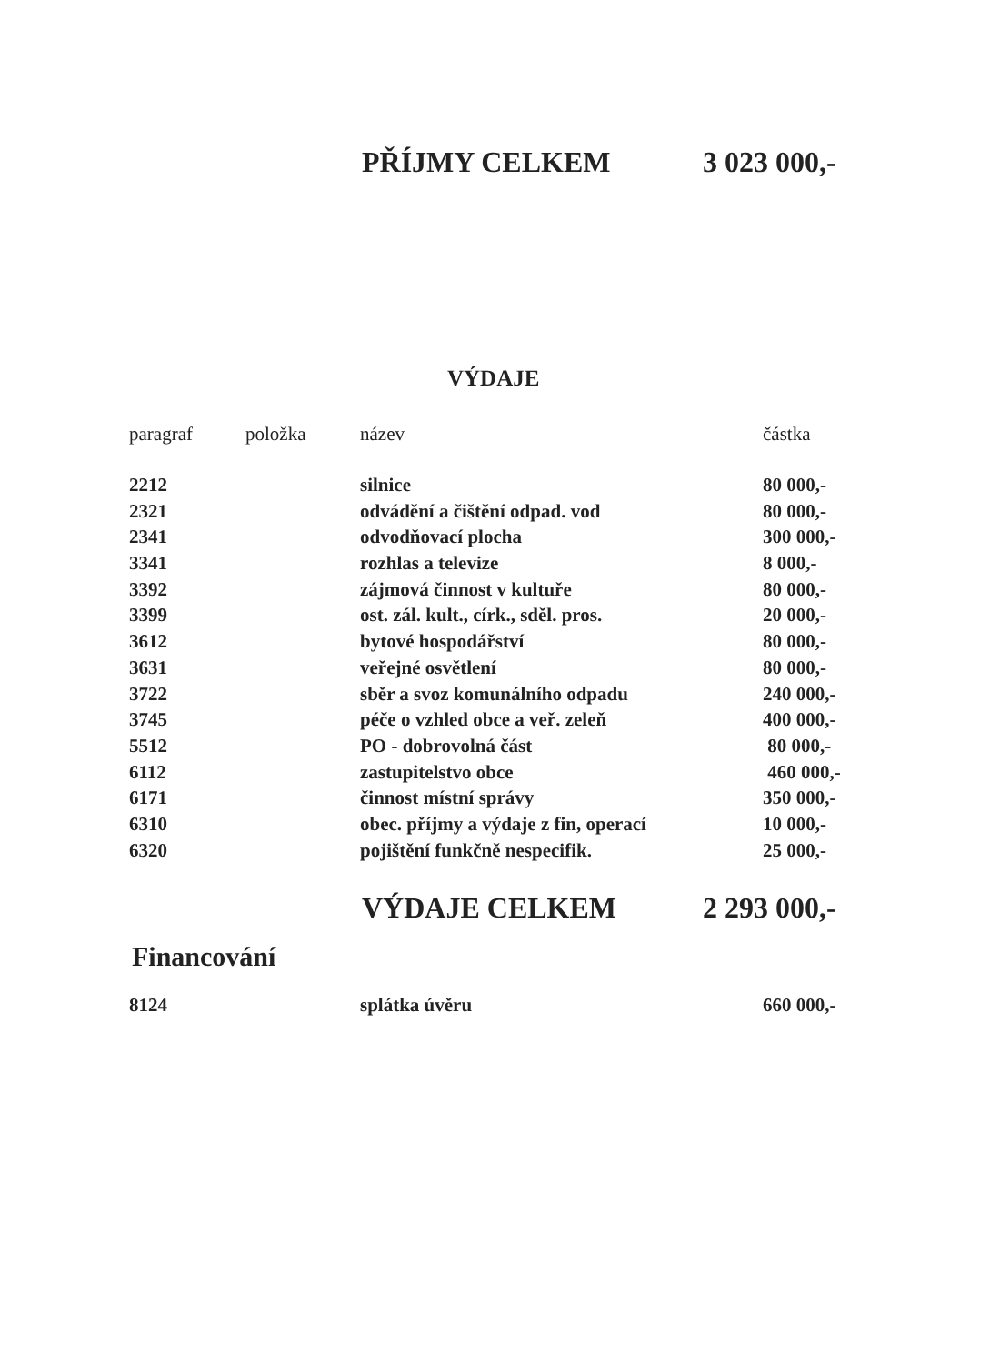PŘÍJMY CELKEM 3 023 000,-
VÝDAJE
| paragraf | položka | název | částka |
| --- | --- | --- | --- |
| 2212 | | silnice | 80 000,- |
| 2321 | | odvádění a čištění odpad. vod | 80 000,- |
| 2341 | | odvodňovací plocha | 300 000,- |
| 3341 | | rozhlas a televize | 8 000,- |
| 3392 | | zájmová činnost v kultuře | 80 000,- |
| 3399 | | ost. zál. kult., círk., sděl. pros. | 20 000,- |
| 3612 | | bytové hospodářství | 80 000,- |
| 3631 | | veřejné osvětlení | 80 000,- |
| 3722 | | sběr a svoz komunálního odpadu | 240 000,- |
| 3745 | | péče o vzhled obce a veř. zeleň | 400 000,- |
| 5512 | | PO - dobrovolná část | 80 000,- |
| 6112 | | zastupitelstvo obce | 460 000,- |
| 6171 | | činnost místní správy | 350 000,- |
| 6310 | | obec. příjmy a výdaje z fin, operací | 10 000,- |
| 6320 | | pojištění funkčně nespecifik. | 25 000,- |
VÝDAJE CELKEM 2 293 000,-
Financování
| 8124 | splátka úvěru | 660 000,- |